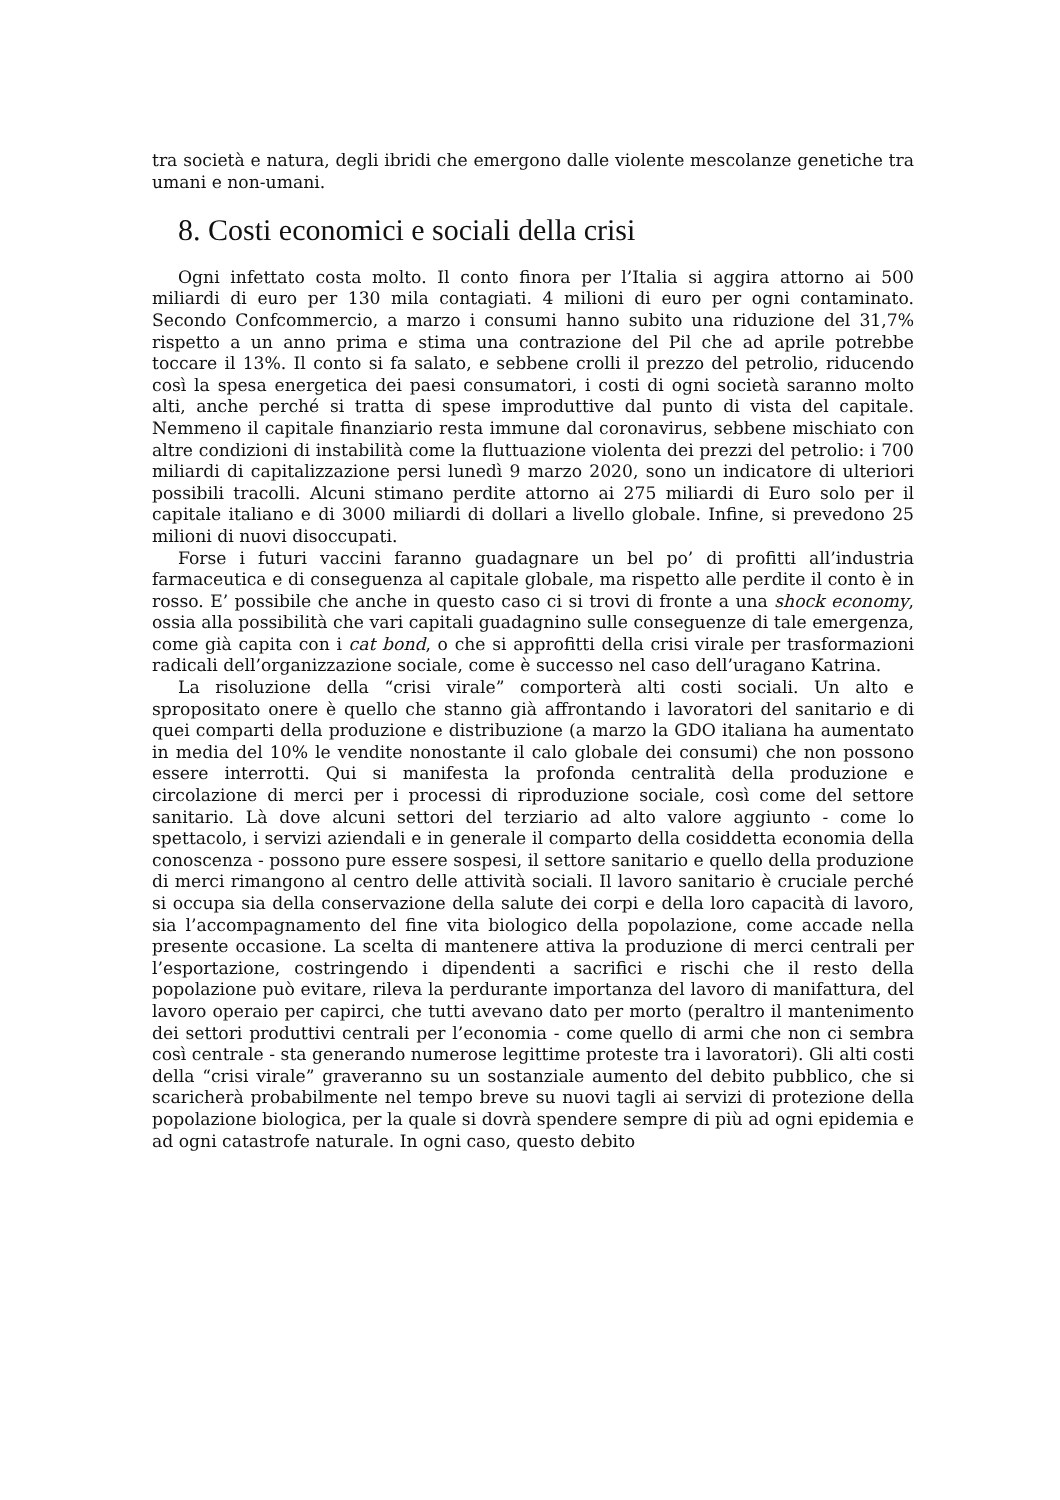tra società e natura, degli ibridi che emergono dalle violente mescolanze genetiche tra umani e non-umani.
8. Costi economici e sociali della crisi
Ogni infettato costa molto. Il conto finora per l’Italia si aggira attorno ai 500 miliardi di euro per 130 mila contagiati. 4 milioni di euro per ogni contaminato. Secondo Confcommercio, a marzo i consumi hanno subito una riduzione del 31,7% rispetto a un anno prima e stima una contrazione del Pil che ad aprile potrebbe toccare il 13%. Il conto si fa salato, e sebbene crolli il prezzo del petrolio, riducendo così la spesa energetica dei paesi consumatori, i costi di ogni società saranno molto alti, anche perché si tratta di spese improduttive dal punto di vista del capitale. Nemmeno il capitale finanziario resta immune dal coronavirus, sebbene mischiato con altre condizioni di instabilità come la fluttuazione violenta dei prezzi del petrolio: i 700 miliardi di capitalizzazione persi lunedì 9 marzo 2020, sono un indicatore di ulteriori possibili tracolli. Alcuni stimano perdite attorno ai 275 miliardi di Euro solo per il capitale italiano e di 3000 miliardi di dollari a livello globale. Infine, si prevedono 25 milioni di nuovi disoccupati.
Forse i futuri vaccini faranno guadagnare un bel po’ di profitti all’industria farmaceutica e di conseguenza al capitale globale, ma rispetto alle perdite il conto è in rosso. E’ possibile che anche in questo caso ci si trovi di fronte a una shock economy, ossia alla possibilità che vari capitali guadagnino sulle conseguenze di tale emergenza, come già capita con i cat bond, o che si approfitti della crisi virale per trasformazioni radicali dell’organizzazione sociale, come è successo nel caso dell’uragano Katrina.
La risoluzione della “crisi virale” comporterà alti costi sociali. Un alto e spropositato onere è quello che stanno già affrontando i lavoratori del sanitario e di quei comparti della produzione e distribuzione (a marzo la GDO italiana ha aumentato in media del 10% le vendite nonostante il calo globale dei consumi) che non possono essere interrotti. Qui si manifesta la profonda centralità della produzione e circolazione di merci per i processi di riproduzione sociale, così come del settore sanitario. Là dove alcuni settori del terziario ad alto valore aggiunto - come lo spettacolo, i servizi aziendali e in generale il comparto della cosiddetta economia della conoscenza - possono pure essere sospesi, il settore sanitario e quello della produzione di merci rimangono al centro delle attività sociali. Il lavoro sanitario è cruciale perché si occupa sia della conservazione della salute dei corpi e della loro capacità di lavoro, sia l’accompagnamento del fine vita biologico della popolazione, come accade nella presente occasione. La scelta di mantenere attiva la produzione di merci centrali per l’esportazione, costringendo i dipendenti a sacrifici e rischi che il resto della popolazione può evitare, rileva la perdurante importanza del lavoro di manifattura, del lavoro operaio per capirci, che tutti avevano dato per morto (peraltro il mantenimento dei settori produttivi centrali per l’economia - come quello di armi che non ci sembra così centrale - sta generando numerose legittime proteste tra i lavoratori). Gli alti costi della “crisi virale” graveranno su un sostanziale aumento del debito pubblico, che si scaricherà probabilmente nel tempo breve su nuovi tagli ai servizi di protezione della popolazione biologica, per la quale si dovrà spendere sempre di più ad ogni epidemia e ad ogni catastrofe naturale. In ogni caso, questo debito